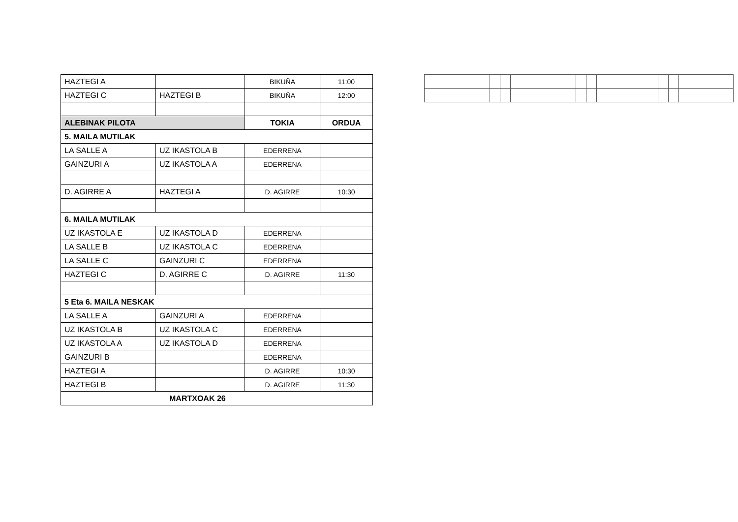| HAZTEGI A | | BIKUÑA | 11:00 |
| HAZTEGI C | HAZTEGI B | BIKUÑA | 12:00 |
| ALEBINAK PILOTA | | TOKIA | ORDUA |
| 5. MAILA MUTILAK | | | |
| LA SALLE A | UZ IKASTOLA B | EDERRENA | |
| GAINZURI A | UZ IKASTOLA A | EDERRENA | |
| D. AGIRRE A | HAZTEGI A | D. AGIRRE | 10:30 |
| 6. MAILA MUTILAK | | | |
| UZ IKASTOLA E | UZ IKASTOLA D | EDERRENA | |
| LA SALLE B | UZ IKASTOLA C | EDERRENA | |
| LA SALLE C | GAINZURI C | EDERRENA | |
| HAZTEGI C | D. AGIRRE C | D. AGIRRE | 11:30 |
| 5 Eta 6. MAILA NESKAK | | | |
| LA SALLE A | GAINZURI A | EDERRENA | |
| UZ IKASTOLA B | UZ IKASTOLA C | EDERRENA | |
| UZ IKASTOLA A | UZ IKASTOLA D | EDERRENA | |
| GAINZURI B | | EDERRENA | |
| HAZTEGI A | | D. AGIRRE | 10:30 |
| HAZTEGI B | | D. AGIRRE | 11:30 |
| MARTXOAK 26 | | | |